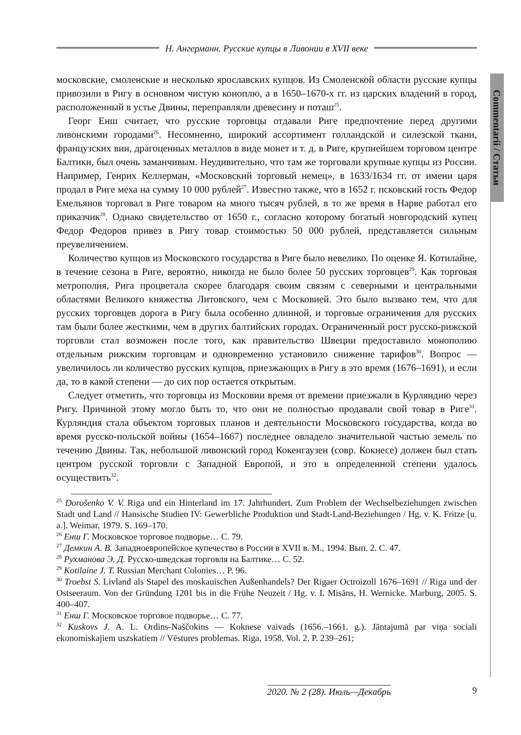Н. Ангерманн. Русские купцы в Ливонии в XVII веке
Commentarii / Статьи
московские, смоленские и несколько ярославских купцов. Из Смоленской области русские купцы привозили в Ригу в основном чистую коноплю, а в 1650–1670-х гг. из царских владений в город, расположенный в устье Двины, переправляли древесину и поташ<sup>25</sup>.
Георг Енш считает, что русские торговцы отдавали Риге предпочтение перед другими ливонскими городами<sup>26</sup>. Несомненно, широкий ассортимент голландской и силезской ткани, французских вин, драгоценных металлов в виде монет и т. д. в Риге, крупнейшем торговом центре Балтики, был очень заманчивым. Неудивительно, что там же торговали крупные купцы из России. Например, Генрих Келлерман, «Московский торговый немец», в 1633/1634 гг. от имени царя продал в Риге меха на сумму 10 000 рублей<sup>27</sup>. Известно также, что в 1652 г. псковский гость Федор Емельянов торговал в Риге товаром на много тысяч рублей, в то же время в Нарве работал его приказчик<sup>28</sup>. Однако свидетельство от 1650 г., согласно которому богатый новгородский купец Федор Федоров привез в Ригу товар стоимостью 50 000 рублей, представляется сильным преувеличением.
Количество купцов из Московского государства в Риге было невелико. По оценке Я. Котилайне, в течение сезона в Риге, вероятно, никогда не было более 50 русских торговцев<sup>29</sup>. Как торговая метрополия, Рига процветала скорее благодаря своим связям с северными и центральными областями Великого княжества Литовского, чем с Московией. Это было вызвано тем, что для русских торговцев дорога в Ригу была особенно длинной, и торговые ограничения для русских там были более жесткими, чем в других балтийских городах. Ограниченный рост русско-рижской торговли стал возможен после того, как правительство Швеции предоставило монополию отдельным рижским торговцам и одновременно установило снижение тарифов<sup>30</sup>. Вопрос — увеличилось ли количество русских купцов, приезжающих в Ригу в это время (1676–1691), и если да, то в какой степени — до сих пор остается открытым.
Следует отметить, что торговцы из Московии время от времени приезжали в Курляндию через Ригу. Причиной этому могло быть то, что они не полностью продавали свой товар в Риге<sup>31</sup>. Курляндия стала объектом торговых планов и деятельности Московского государства, когда во время русско-польской войны (1654–1667) последнее овладело значительной частью земель по течению Двины. Так, небольшой ливонский город Кокенгаузен (совр. Кокнесе) должен был стать центром русской торговли с Западной Европой, и это в определенной степени удалось осуществить<sup>32</sup>.
<sup>25</sup> Dorošenko V. V. Riga und ein Hinterland im 17. Jahrhundert. Zum Problem der Wechselbeziehungen zwischen Stadt und Land // Hansische Studien IV: Gewerbliche Produktion und Stadt-Land-Beziehungen / Hg. v. K. Fritze [u. a.]. Weimar, 1979. S. 169–170.
<sup>26</sup> Енш Г. Московское торговое подворье… С. 79.
<sup>27</sup> Демкин А. В. Западноевропейское купечество в России в XVII в. М., 1994. Вып. 2. С. 47.
<sup>28</sup> Рухманова Э. Д. Русско-шведская торговля на Балтике… С. 52.
<sup>29</sup> Kotilaine J. T. Russian Merchant Colonies… P. 96.
<sup>30</sup> Troebst S. Livland als Stapel des moskauischen Außenhandels? Der Rigaer Octroizoll 1676–1691 // Riga und der Ostseeraum. Von der Gründung 1201 bis in die Frühe Neuzeit / Hg. v. I. Misāns, H. Wernicke. Marburg, 2005. S. 400–407.
<sup>31</sup> Енш Г. Московское торговое подворье… С. 77.
<sup>32</sup> Kuskovs J. A. L. Ordins-Naščokins — Koknese vaivads (1656.–1661. g.). Jāntajumā par viņa sociali ekonomiskajiem uszskatiem // Vēstures problemas. Riga, 1958. Vol. 2. P. 239–261;
2020. № 2 (28). Июль—Декабрь 9